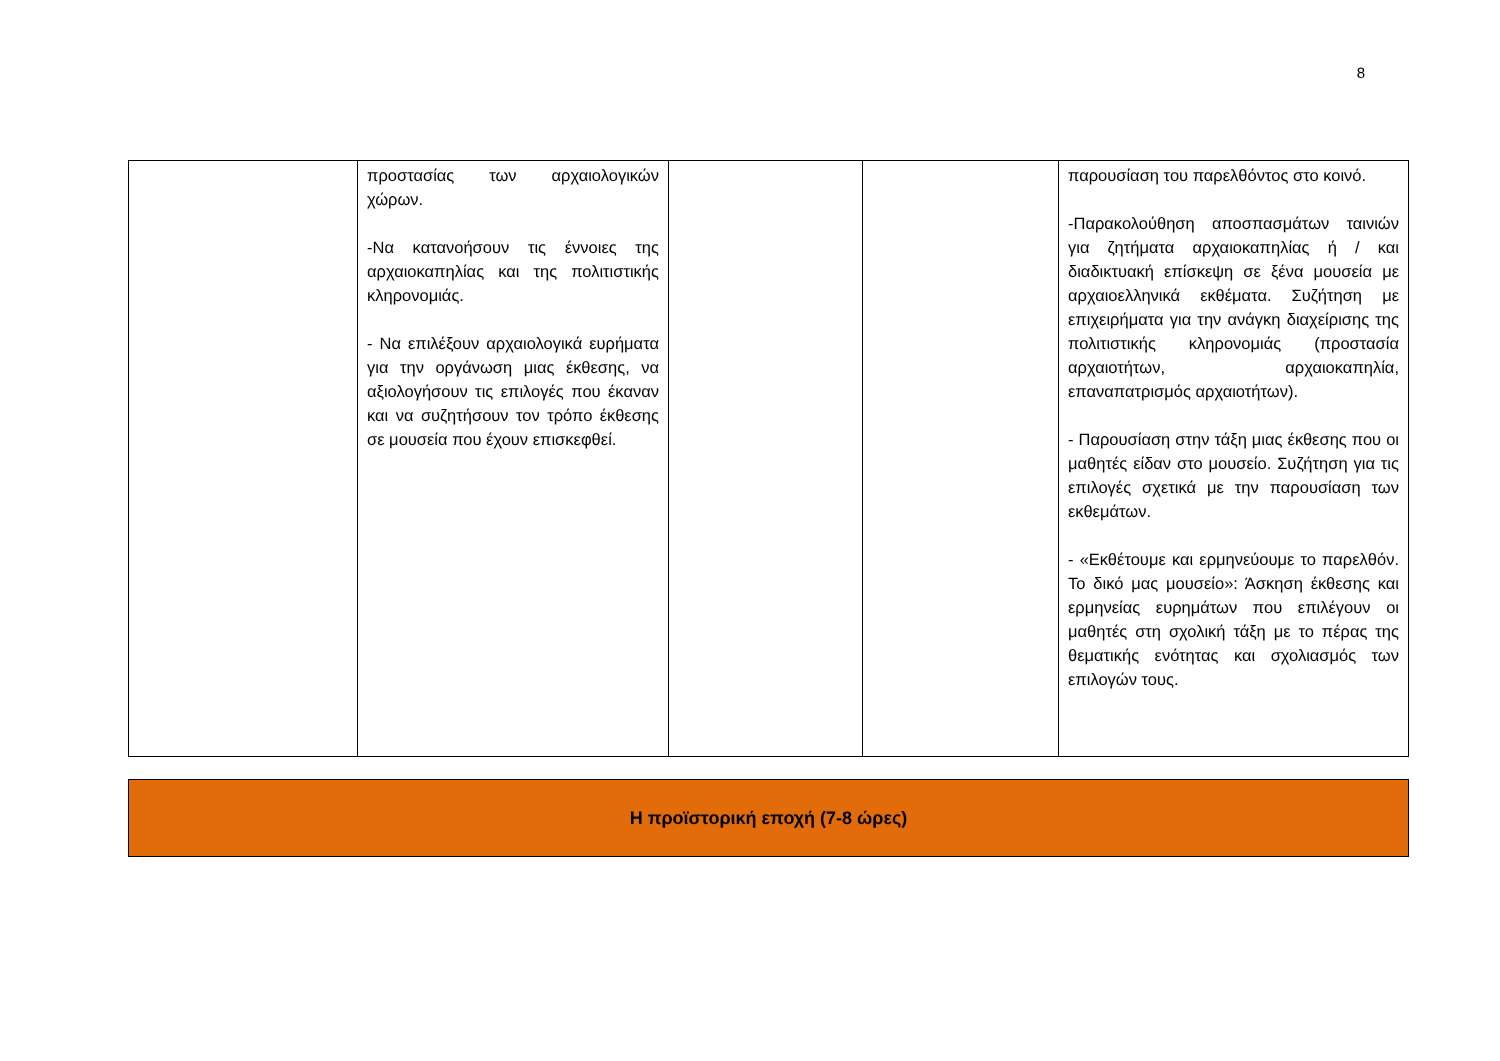8
| | προστασίας των αρχαιολογικών χώρων. -Να κατανοήσουν τις έννοιες της αρχαιοκαπηλίας και της πολιτιστικής κληρονομιάς. - Να επιλέξουν αρχαιολογικά ευρήματα για την οργάνωση μιας έκθεσης, να αξιολογήσουν τις επιλογές που έκαναν και να συζητήσουν τον τρόπο έκθεσης σε μουσεία που έχουν επισκεφθεί. | | | παρουσίαση του παρελθόντος στο κοινό. -Παρακολούθηση αποσπασμάτων ταινιών για ζητήματα αρχαιοκαπηλίας ή / και διαδικτυακή επίσκεψη σε ξένα μουσεία με αρχαιοελληνικά εκθέματα. Συζήτηση με επιχειρήματα για την ανάγκη διαχείρισης της πολιτιστικής κληρονομιάς (προστασία αρχαιοτήτων, αρχαιοκαπηλία, επαναπατρισμός αρχαιοτήτων). - Παρουσίαση στην τάξη μιας έκθεσης που οι μαθητές είδαν στο μουσείο. Συζήτηση για τις επιλογές σχετικά με την παρουσίαση των εκθεμάτων. - «Εκθέτουμε και ερμηνεύουμε το παρελθόν. Το δικό μας μουσείο»: Άσκηση έκθεσης και ερμηνείας ευρημάτων που επιλέγουν οι μαθητές στη σχολική τάξη με το πέρας της θεματικής ενότητας και σχολιασμός των επιλογών τους. |
Η προϊστορική εποχή (7-8 ώρες)